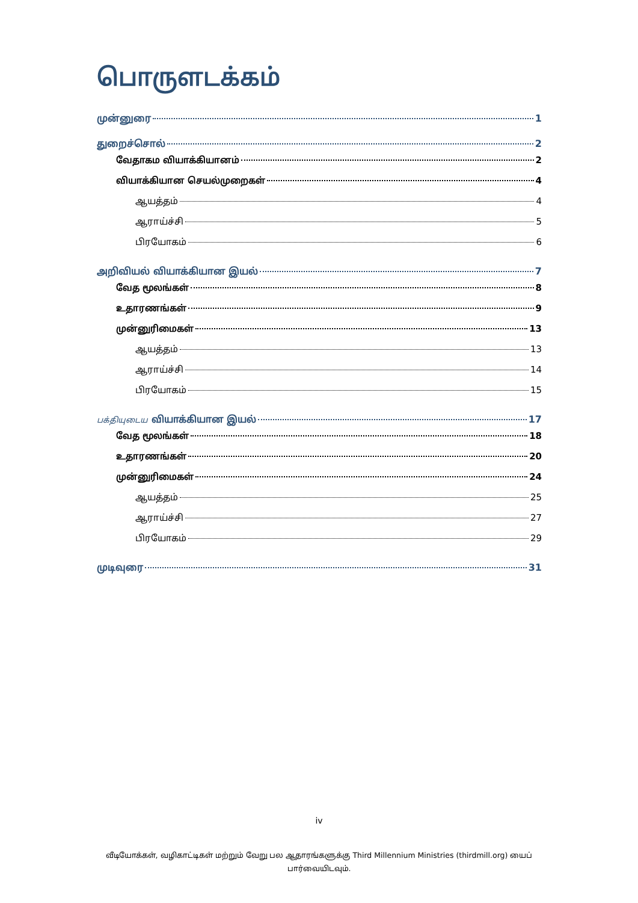பொருளடக்கம்
முன்னுரை 1
துறைச்சொல் 2
வேதாகம வியாக்கியானம் 2
வியாக்கியான செயல்முறைகள் 4
ஆயத்தம் 4
ஆராய்ச்சி 5
பிரயோகம் 6
அறிவியல் வியாக்கியான இயல் 7
வேத மூலங்கள் 8
உதாரணங்கள் 9
முன்னுரிமைகள் 13
ஆயத்தம் 13
ஆராய்ச்சி 14
பிரயோகம் 15
பக்தியுடைய வியாக்கியான இயல் 17
வேத மூலங்கள் 18
உதாரணங்கள் 20
முன்னுரிமைகள் 24
ஆயத்தம் 25
ஆராய்ச்சி 27
பிரயோகம் 29
முடிவுரை 31
iv
வீடியோக்கள், வழிகாட்டிகள் மற்றும் வேறு பல ஆதாரங்களுக்கு Third Millennium Ministries (thirdmill.org) யைப் பார்வையிடவும்.